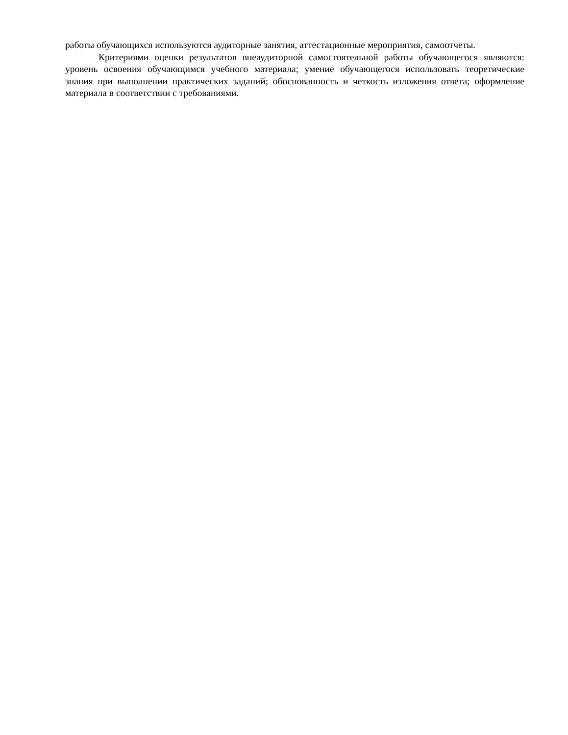работы обучающихся используются аудиторные занятия, аттестационные мероприятия, самоотчеты.
Критериями оценки результатов внеаудиторной самостоятельной работы обучающегося являются: уровень освоения обучающимся учебного материала; умение обучающегося использовать теоретические знания при выполнении практических заданий; обоснованность и четкость изложения ответа; оформление материала в соответствии с требованиями.